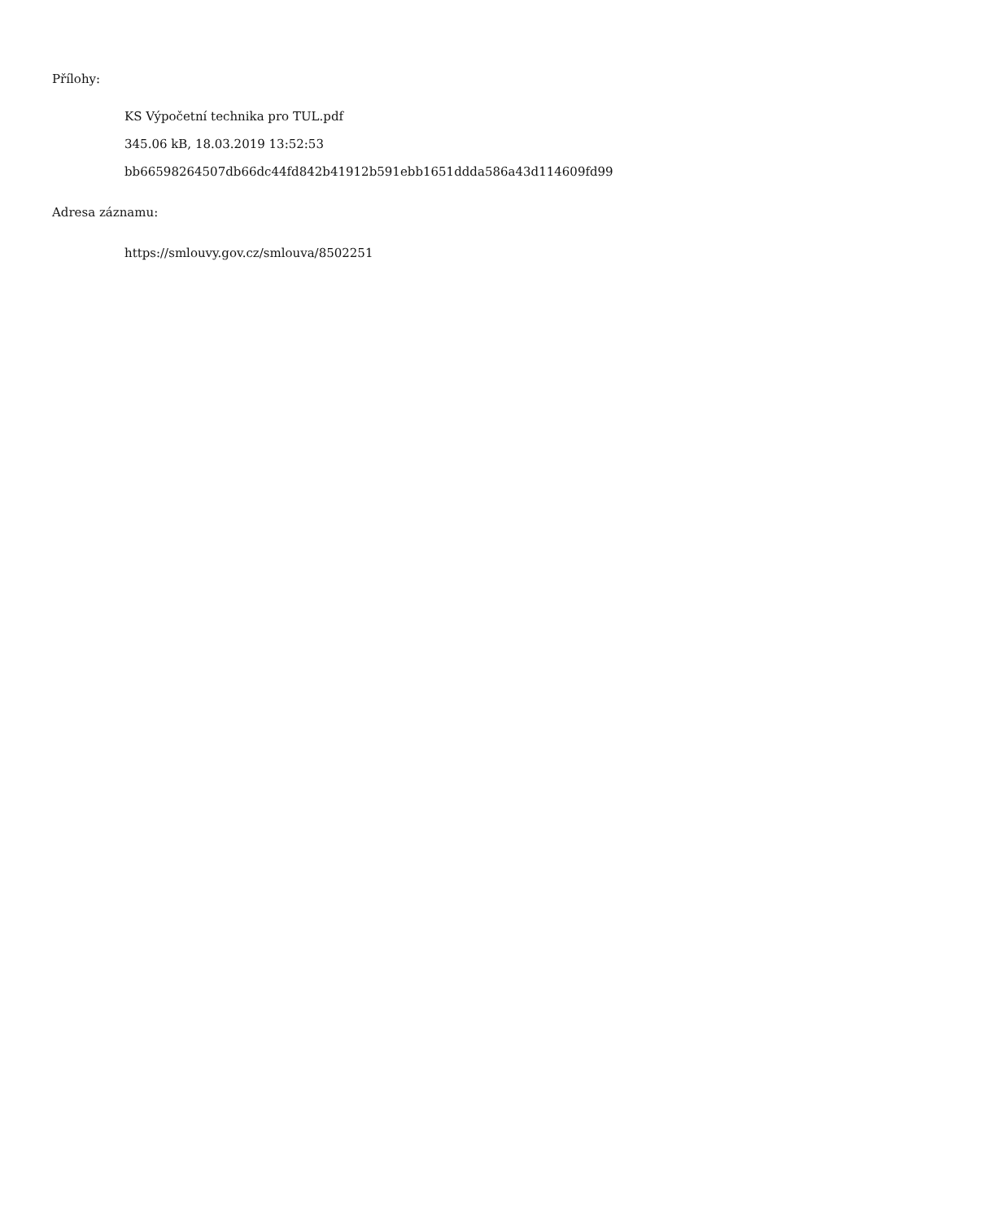Přílohy:
KS Výpočetní technika pro TUL.pdf
345.06 kB, 18.03.2019 13:52:53
bb66598264507db66dc44fd842b41912b591ebb1651ddda586a43d114609fd99
Adresa záznamu:
https://smlouvy.gov.cz/smlouva/8502251